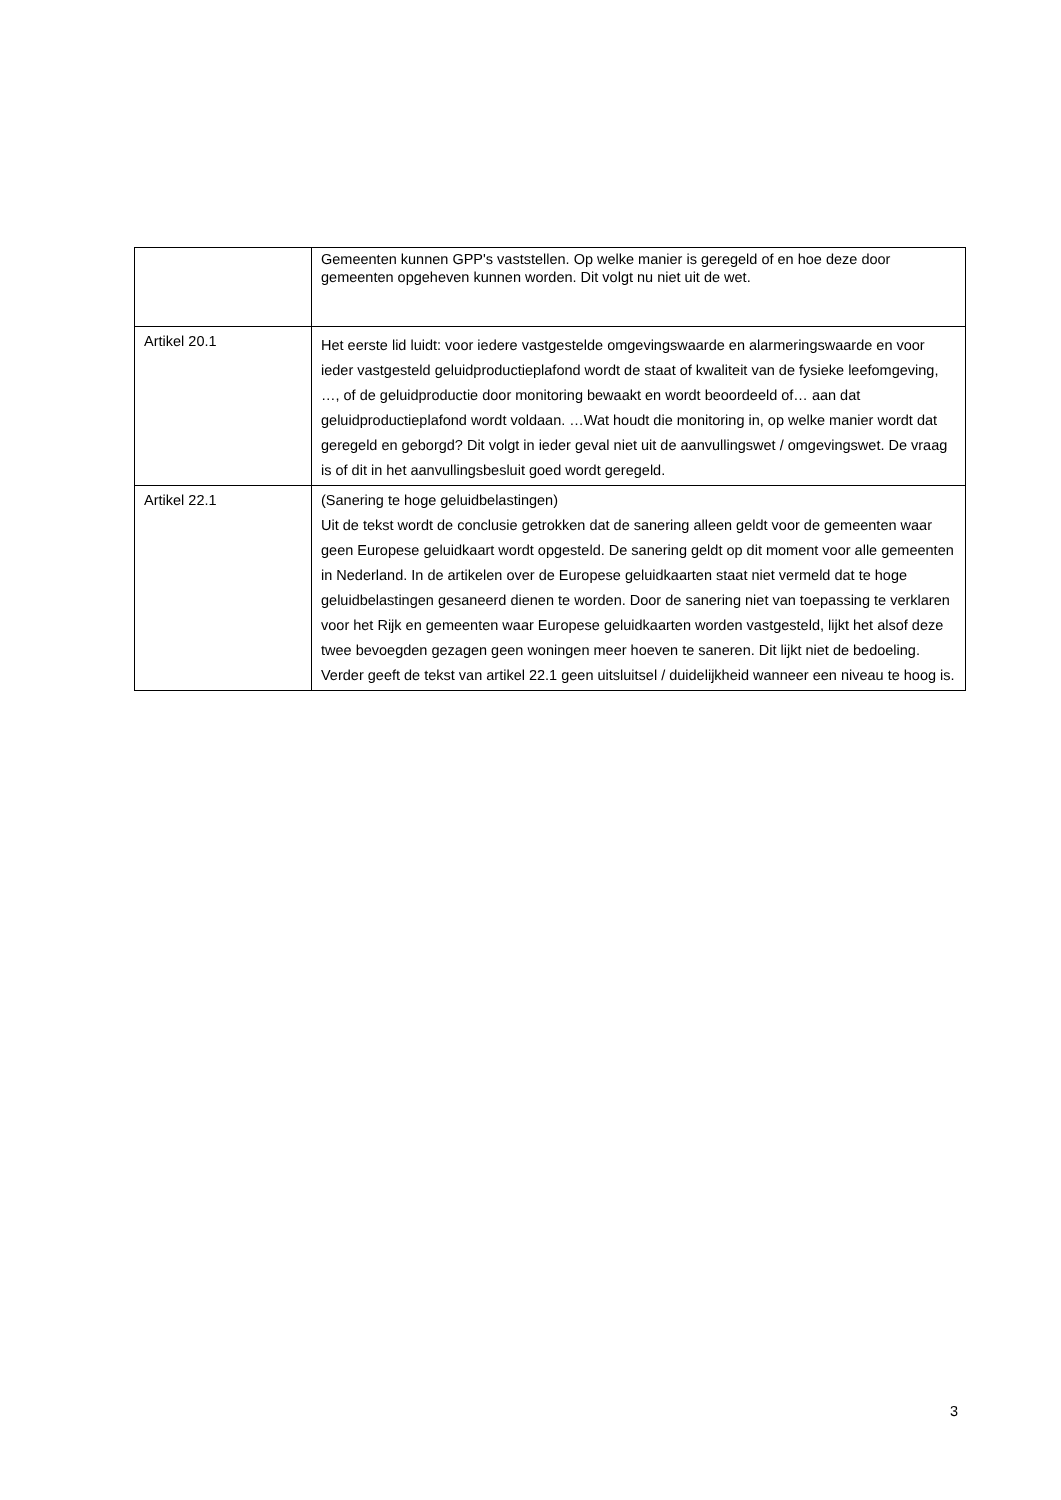| | Gemeenten kunnen GPP's vaststellen. Op welke manier is geregeld of en hoe deze door gemeenten opgeheven kunnen worden. Dit volgt nu niet uit de wet. |
| Artikel 20.1 | Het eerste lid luidt: voor iedere vastgestelde omgevingswaarde en alarmeringswaarde en voor ieder vastgesteld geluidproductieplafond wordt de staat of kwaliteit van de fysieke leefomgeving, …, of de geluidproductie door monitoring bewaakt en wordt beoordeeld of… aan dat geluidproductieplafond wordt voldaan. …Wat houdt die monitoring in, op welke manier wordt dat geregeld en geborgd? Dit volgt in ieder geval niet uit de aanvullingswet / omgevingswet. De vraag is of dit in het aanvullingsbesluit goed wordt geregeld. |
| Artikel 22.1 | (Sanering te hoge geluidbelastingen) Uit de tekst wordt de conclusie getrokken dat de sanering alleen geldt voor de gemeenten waar geen Europese geluidkaart wordt opgesteld. De sanering geldt op dit moment voor alle gemeenten in Nederland. In de artikelen over de Europese geluidkaarten staat niet vermeld dat te hoge geluidbelastingen gesaneerd dienen te worden. Door de sanering niet van toepassing te verklaren voor het Rijk en gemeenten waar Europese geluidkaarten worden vastgesteld, lijkt het alsof deze twee bevoegden gezagen geen woningen meer hoeven te saneren. Dit lijkt niet de bedoeling. Verder geeft de tekst van artikel 22.1 geen uitsluitsel / duidelijkheid wanneer een niveau te hoog is. |
3